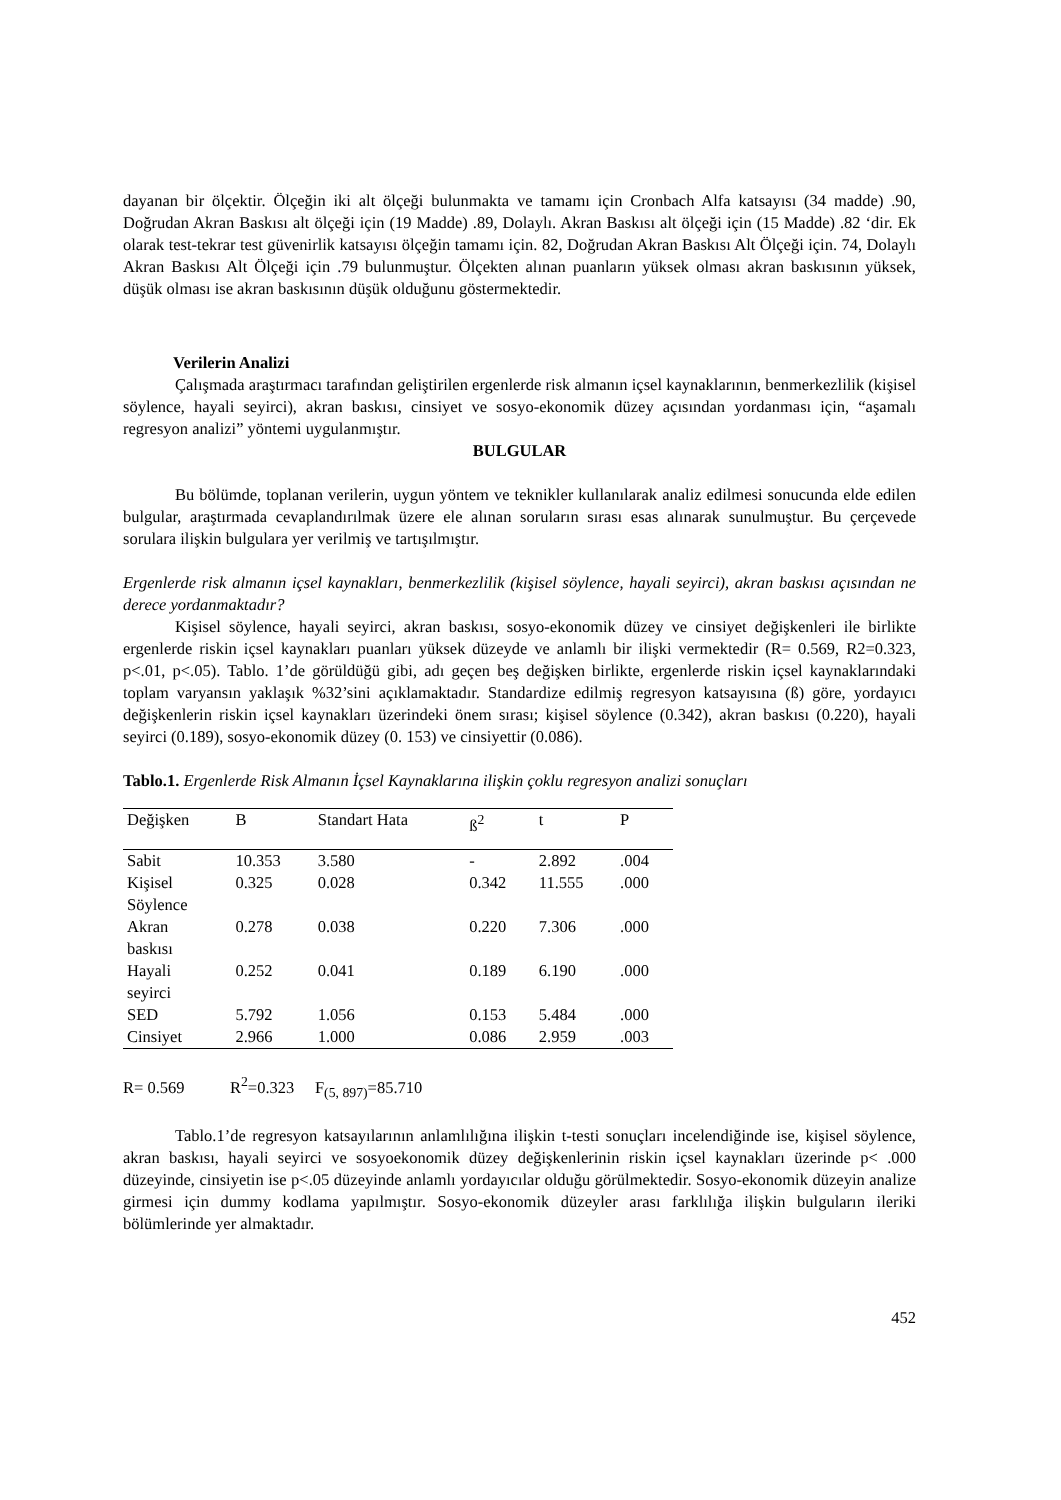dayanan bir ölçektir. Ölçeğin iki alt ölçeği bulunmakta ve tamamı için Cronbach Alfa katsayısı (34 madde) .90, Doğrudan Akran Baskısı alt ölçeği için (19 Madde) .89, Dolaylı. Akran Baskısı alt ölçeği için (15 Madde) .82 ‘dir. Ek olarak test-tekrar test güvenirlik katsayısı ölçeğin tamamı için. 82, Doğrudan Akran Baskısı Alt Ölçeği için. 74, Dolaylı Akran Baskısı Alt Ölçeği için .79 bulunmuştur. Ölçekten alınan puanların yüksek olması akran baskısının yüksek, düşük olması ise akran baskısının düşük olduğunu göstermektedir.
Verilerin Analizi
Çalışmada araştırmacı tarafından geliştirilen ergenlerde risk almanın içsel kaynaklarının, benmerkezlilik (kişisel söylence, hayali seyirci), akran baskısı, cinsiyet ve sosyo-ekonomik düzey açısından yordanması için, “aşamalı regresyon analizi” yöntemi uygulanmıştır.
BULGULAR
Bu bölümde, toplanan verilerin, uygun yöntem ve teknikler kullanılarak analiz edilmesi sonucunda elde edilen bulgular, araştırmada cevaplandırılmak üzere ele alınan soruların sırası esas alınarak sunulmuştur. Bu çerçevede sorulara ilişkin bulgulara yer verilmiş ve tartışılmıştır.
Ergenlerde risk almanın içsel kaynakları, benmerkezlilik (kişisel söylence, hayali seyirci), akran baskısı açısından ne derece yordanmaktadır?
Kişisel söylence, hayali seyirci, akran baskısı, sosyo-ekonomik düzey ve cinsiyet değişkenleri ile birlikte ergenlerde riskin içsel kaynakları puanları yüksek düzeyde ve anlamlı bir ilişki vermektedir (R= 0.569, R2=0.323, p<.01, p<.05). Tablo. 1’de görüldüğü gibi, adı geçen beş değişken birlikte, ergenlerde riskin içsel kaynaklarındaki toplam varyansın yaklaşık %32’sini açıklamaktadır. Standardize edilmiş regresyon katsayısına (ß) göre, yordayıcı değişkenlerin riskin içsel kaynakları üzerindeki önem sırası; kişisel söylence (0.342), akran baskısı (0.220), hayali seyirci (0.189), sosyo-ekonomik düzey (0. 153) ve cinsiyettir (0.086).
Tablo.1. Ergenlerde Risk Almanın İçsel Kaynaklarına ilişkin çoklu regresyon analizi sonuçları
| Değişken | B | Standart Hata | ß<sup>2</sup> | t | P |
| --- | --- | --- | --- | --- | --- |
| Sabit | 10.353 | 3.580 | - | 2.892 | .004 |
| Kişisel Söylence | 0.325 | 0.028 | 0.342 | 11.555 | .000 |
| Akran baskısı | 0.278 | 0.038 | 0.220 | 7.306 | .000 |
| Hayali seyirci | 0.252 | 0.041 | 0.189 | 6.190 | .000 |
| SED | 5.792 | 1.056 | 0.153 | 5.484 | .000 |
| Cinsiyet | 2.966 | 1.000 | 0.086 | 2.959 | .003 |
R= 0.569 R<sup>2</sup>=0.323 F<sub>(5, 897)</sub>=85.710
Tablo.1’de regresyon katsayılarının anlamlılığına ilişkin t-testi sonuçları incelendiğinde ise, kişisel söylence, akran baskısı, hayali seyirci ve sosyoekonomik düzey değişkenlerinin riskin içsel kaynakları üzerinde p< .000 düzeyinde, cinsiyetin ise p<.05 düzeyinde anlamlı yordayıcılar olduğu görülmektedir. Sosyo-ekonomik düzeyin analize girmesi için dummy kodlama yapılmıştır. Sosyo-ekonomik düzeyler arası farklılığa ilişkin bulguların ileriki bölümlerinde yer almaktadır.
452